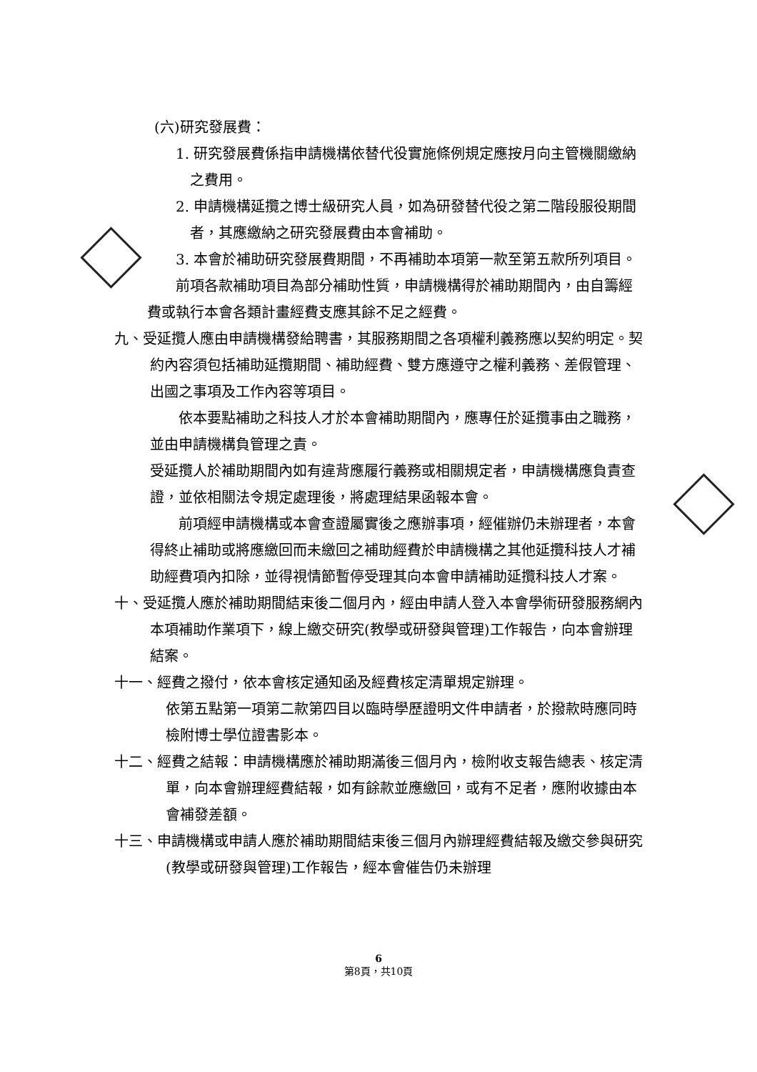(六)研究發展費：
1. 研究發展費係指申請機構依替代役實施條例規定應按月向主管機關繳納之費用。
2. 申請機構延攬之博士級研究人員，如為研發替代役之第二階段服役期間者，其應繳納之研究發展費由本會補助。
3. 本會於補助研究發展費期間，不再補助本項第一款至第五款所列項目。
前項各款補助項目為部分補助性質，申請機構得於補助期間內，由自籌經費或執行本會各類計畫經費支應其餘不足之經費。
九、受延攬人應由申請機構發給聘書，其服務期間之各項權利義務應以契約明定。契約內容須包括補助延攬期間、補助經費、雙方應遵守之權利義務、差假管理、出國之事項及工作內容等項目。
依本要點補助之科技人才於本會補助期間內，應專任於延攬事由之職務，並由申請機構負管理之責。
受延攬人於補助期間內如有違背應履行義務或相關規定者，申請機構應負責查證，並依相關法令規定處理後，將處理結果函報本會。
前項經申請機構或本會查證屬實後之應辦事項，經催辦仍未辦理者，本會得終止補助或將應繳回而未繳回之補助經費於申請機構之其他延攬科技人才補助經費項內扣除，並得視情節暫停受理其向本會申請補助延攬科技人才案。
十、受延攬人應於補助期間結束後二個月內，經由申請人登入本會學術研發服務網內本項補助作業項下，線上繳交研究(教學或研發與管理)工作報告，向本會辦理結案。
十一、經費之撥付，依本會核定通知函及經費核定清單規定辦理。
依第五點第一項第二款第四目以臨時學歷證明文件申請者，於撥款時應同時檢附博士學位證書影本。
十二、經費之結報：申請機構應於補助期滿後三個月內，檢附收支報告總表、核定清單，向本會辦理經費結報，如有餘款並應繳回，或有不足者，應附收據由本會補發差額。
十三、申請機構或申請人應於補助期間結束後三個月內辦理經費結報及繳交參與研究(教學或研發與管理)工作報告，經本會催告仍未辦理
6
第8頁，共10頁